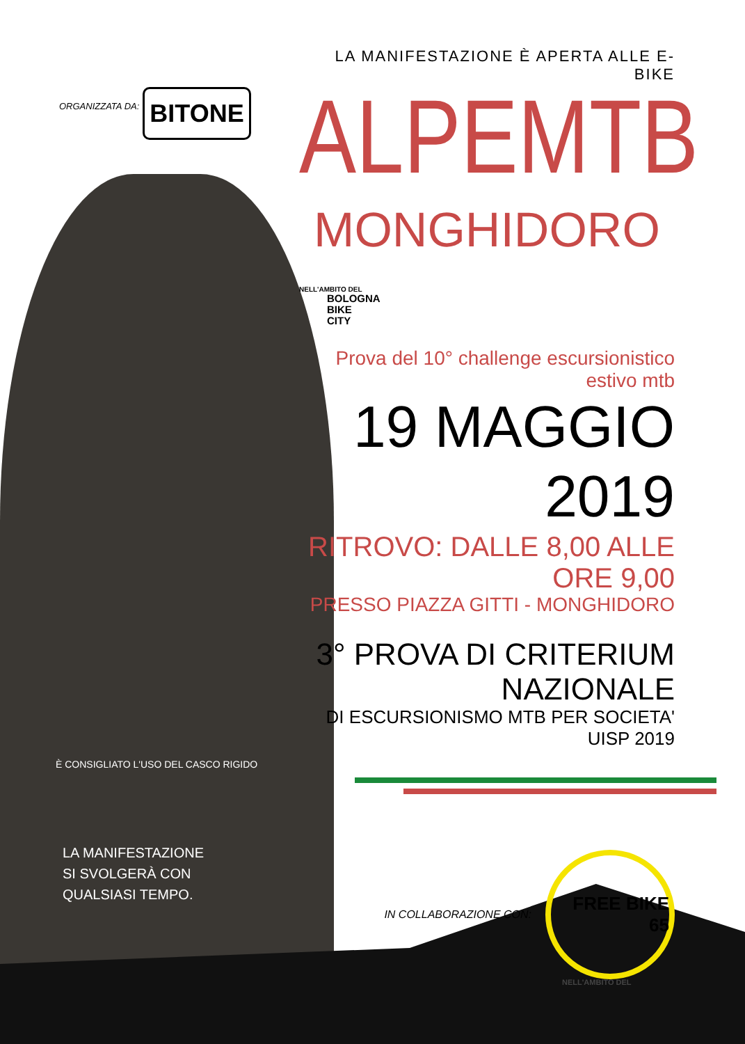ORGANIZZATA DA: BITONE
LA MANIFESTAZIONE È APERTA ALLE E-BIKE
ALPEMTB
MONGHIDORO
NELL'AMBITO DEL
BOLOGNA
BIKE
CITY
Prova del 10° challenge escursionistico estivo mtb
19 MAGGIO 2019
RITROVO: DALLE 8,00 ALLE ORE 9,00
PRESSO PIAZZA GITTI - MONGHIDORO
3° PROVA DI CRITERIUM NAZIONALE
DI ESCURSIONISMO MTB PER SOCIETA' UISP 2019
IN COLLABORAZIONE CON: FREE BIKE 65
È CONSIGLIATO L'USO DEL CASCO RIGIDO
LA MANIFESTAZIONE
SI SVOLGERÀ CON
QUALSIASI TEMPO.
NELL'AMBITO DEL